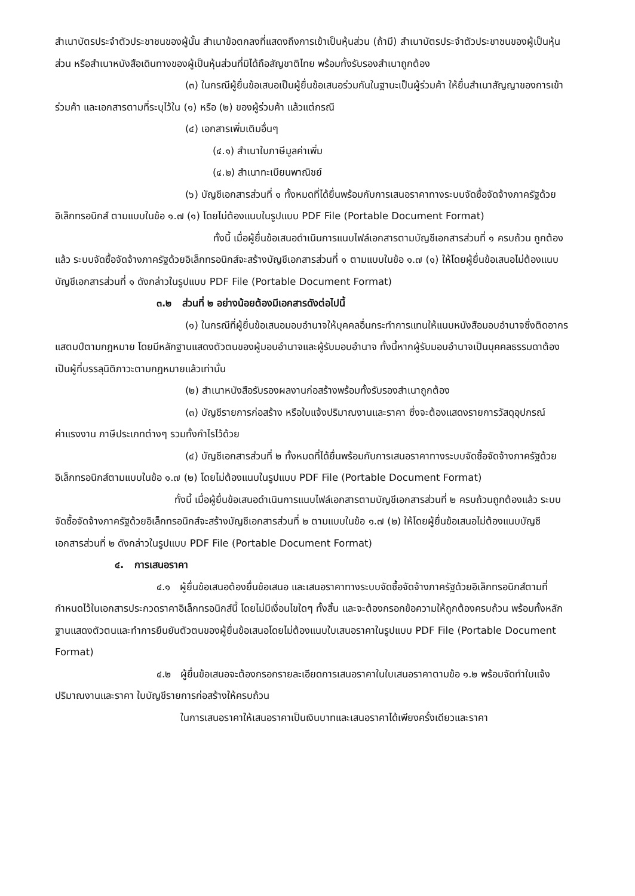สำเนาบัตรประจำตัวประชาชนของผู้นั้น สำเนาข้อตกลงที่แสดงถึงการเข้าเป็นหุ้นส่วน (ถ้ามี) สำเนาบัตรประจำตัวประชาชนของผู้เป็นหุ้นส่วน หรือสำเนาหนังสือเดินทางของผู้เป็นหุ้นส่วนที่มิได้ถือสัญชาติไทย พร้อมทั้งรับรองสำเนาถูกต้อง
(๓) ในกรณีผู้ยื่นข้อเสนอเป็นผู้ยื่นข้อเสนอร่วมกันในฐานะเป็นผู้ร่วมค้า ให้ยื่นสำเนาสัญญาของการเข้าร่วมค้า และเอกสารตามที่ระบุไว้ใน (๑) หรือ (๒) ของผู้ร่วมค้า แล้วแต่กรณี
(๔) เอกสารเพิ่มเติมอื่นๆ
(๔.๑) สำเนาใบภาษีมูลค่าเพิ่ม
(๔.๒) สำเนาทะเบียนพาณิชย์
(๖) บัญชีเอกสารส่วนที่ ๑ ทั้งหมดที่ได้ยื่นพร้อมกับการเสนอราคาทางระบบจัดซื้อจัดจ้างภาครัฐด้วยอิเล็กทรอนิกส์ ตามแบบในข้อ ๑.๗ (๑) โดยไม่ต้องแนบในรูปแบบ PDF File (Portable Document Format)
ทั้งนี้ เมื่อผู้ยื่นข้อเสนอดำเนินการแนบไฟล์เอกสารตามบัญชีเอกสารส่วนที่ ๑ ครบถ้วน ถูกต้องแล้ว ระบบจัดซื้อจัดจ้างภาครัฐด้วยอิเล็กทรอนิกส์จะสร้างบัญชีเอกสารส่วนที่ ๑ ตามแบบในข้อ ๑.๗ (๑) ให้โดยผู้ยื่นข้อเสนอไม่ต้องแนบบัญชีเอกสารส่วนที่ ๑ ดังกล่าวในรูปแบบ PDF File (Portable Document Format)
๓.๒ ส่วนที่ ๒ อย่างน้อยต้องมีเอกสารดังต่อไปนี้
(๑) ในกรณีที่ผู้ยื่นข้อเสนอมอบอำนาจให้บุคคลอื่นกระทำการแทนให้แนบหนังสือมอบอำนาจซึ่งติดอากรแสตมป์ตามกฎหมาย โดยมีหลักฐานแสดงตัวตนของผู้มอบอำนาจและผู้รับมอบอำนาจ ทั้งนี้หากผู้รับมอบอำนาจเป็นบุคคลธรรมดาต้องเป็นผู้ที่บรรลุนิติภาวะตามกฎหมายแล้วเท่านั้น
(๒) สำเนาหนังสือรับรองผลงานก่อสร้างพร้อมทั้งรับรองสำเนาถูกต้อง
(๓) บัญชีรายการก่อสร้าง หรือใบแจ้งปริมาณงานและราคา ซึ่งจะต้องแสดงรายการวัสดุอุปกรณ์ ค่าแรงงาน ภาษีประเภทต่างๆ รวมทั้งกำไรไว้ด้วย
(๔) บัญชีเอกสารส่วนที่ ๒ ทั้งหมดที่ได้ยื่นพร้อมกับการเสนอราคาทางระบบจัดซื้อจัดจ้างภาครัฐด้วยอิเล็กทรอนิกส์ตามแบบในข้อ ๑.๗ (๒) โดยไม่ต้องแนบในรูปแบบ PDF File (Portable Document Format)
ทั้งนี้ เมื่อผู้ยื่นข้อเสนอดำเนินการแนบไฟล์เอกสารตามบัญชีเอกสารส่วนที่ ๒ ครบถ้วนถูกต้องแล้ว ระบบจัดซื้อจัดจ้างภาครัฐด้วยอิเล็กทรอนิกส์จะสร้างบัญชีเอกสารส่วนที่ ๒ ตามแบบในข้อ ๑.๗ (๒) ให้โดยผู้ยื่นข้อเสนอไม่ต้องแนบบัญชีเอกสารส่วนที่ ๒ ดังกล่าวในรูปแบบ PDF File (Portable Document Format)
๔. การเสนอราคา
๔.๑ ผู้ยื่นข้อเสนอต้องยื่นข้อเสนอ และเสนอราคาทางระบบจัดซื้อจัดจ้างภาครัฐด้วยอิเล็กทรอนิกส์ตามที่กำหนดไว้ในเอกสารประกวดราคาอิเล็กทรอนิกส์นี้ โดยไม่มีเงื่อนไขใดๆ ทั้งสิ้น และจะต้องกรอกข้อความให้ถูกต้องครบถ้วน พร้อมทั้งหลักฐานแสดงตัวตนและทำการยืนยันตัวตนของผู้ยื่นข้อเสนอโดยไม่ต้องแนบใบเสนอราคาในรูปแบบ PDF File (Portable Document Format)
๔.๒ ผู้ยื่นข้อเสนอจะต้องกรอกรายละเอียดการเสนอราคาในใบเสนอราคาตามข้อ ๑.๒ พร้อมจัดทำใบแจ้งปริมาณงานและราคา ใบบัญชีรายการก่อสร้างให้ครบถ้วน
ในการเสนอราคาให้เสนอราคาเป็นเงินบาทและเสนอราคาได้เพียงครั้งเดียวและราคา